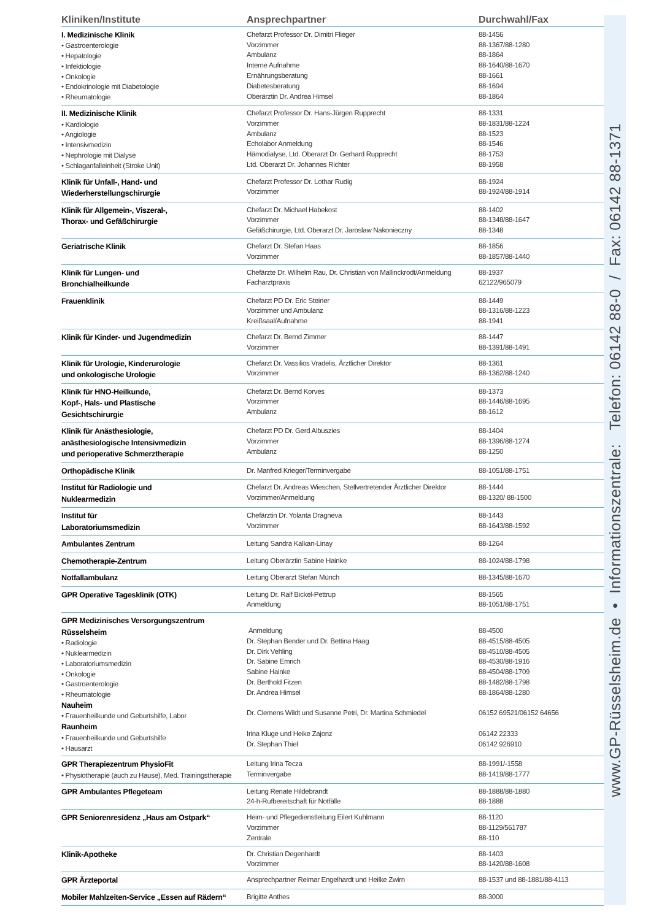| Kliniken/Institute | Ansprechpartner | Durchwahl/Fax |
| --- | --- | --- |
| I. Medizinische Klinik • Gastroenterologie • Hepatologie • Infektiologie • Onkologie • Endokrinologie mit Diabetologie • Rheumatologie | Chefarzt Professor Dr. Dimitri Flieger Vorzimmer Ambulanz Interne Aufnahme Ernährungsberatung Diabetesberatung Oberärztin Dr. Andrea Himsel | 88-1456 88-1367/88-1280 88-1864 88-1640/88-1670 88-1661 88-1694 88-1864 |
| II. Medizinische Klinik • Kardiologie • Angiologie • Intensivmedizin • Nephrologie mit Dialyse • Schlaganfalleinheit (Stroke Unit) | Chefarzt Professor Dr. Hans-Jürgen Rupprecht Vorzimmer Ambulanz Echolabor Anmeldung Hämodialyse, Ltd. Oberarzt Dr. Gerhard Rupprecht Ltd. Oberarzt Dr. Johannes Richter | 88-1331 88-1831/88-1224 88-1523 88-1546 88-1753 88-1958 |
| Klinik für Unfall-, Hand- und Wiederherstellungschirurgie | Chefarzt Professor Dr. Lothar Rudig Vorzimmer | 88-1924 88-1924/88-1914 |
| Klinik für Allgemein-, Viszeral-, Thorax- und Gefäßchirurgie | Chefarzt Dr. Michael Habekost Vorzimmer Gefäßchirurgie, Ltd. Oberarzt Dr. Jaroslaw Nakonieczny | 88-1402 88-1348/88-1647 88-1348 |
| Geriatrische Klinik | Chefarzt Dr. Stefan Haas Vorzimmer | 88-1856 88-1857/88-1440 |
| Klinik für Lungen- und Bronchialheilkunde | Chefärzte Dr. Wilhelm Rau, Dr. Christian von Mallinckrodt/Anmeldung Facharztpraxis | 88-1937 62122/965079 |
| Frauenklinik | Chefarzt PD Dr. Eric Steiner Vorzimmer und Ambulanz Kreißsaal/Aufnahme | 88-1449 88-1316/88-1223 88-1941 |
| Klinik für Kinder- und Jugendmedizin | Chefarzt Dr. Bernd Zimmer Vorzimmer | 88-1447 88-1391/88-1491 |
| Klinik für Urologie, Kinderurologie und onkologische Urologie | Chefarzt Dr. Vassilios Vradelis, Ärztlicher Direktor Vorzimmer | 88-1361 88-1362/88-1240 |
| Klinik für HNO-Heilkunde, Kopf-, Hals- und Plastische Gesichtschirurgie | Chefarzt Dr. Bernd Korves Vorzimmer Ambulanz | 88-1373 88-1446/88-1695 88-1612 |
| Klinik für Anästhesiologie, anästhesiologische Intensivmedizin und perioperative Schmerztherapie | Chefarzt PD Dr. Gerd Albuszies Vorzimmer Ambulanz | 88-1404 88-1396/88-1274 88-1250 |
| Orthopädische Klinik | Dr. Manfred Krieger/Terminvergabe | 88-1051/88-1751 |
| Institut für Radiologie und Nuklearmedizin | Chefarzt Dr. Andreas Wieschen, Stellvertretender Ärztlicher Direktor Vorzimmer/Anmeldung | 88-1444 88-1320/ 88-1500 |
| Institut für Laboratoriumsmedizin | Chefärztin Dr. Yolanta Dragneva Vorzimmer | 88-1443 88-1643/88-1592 |
| Ambulantes Zentrum | Leitung Sandra Kalkan-Linay | 88-1264 |
| Chemotherapie-Zentrum | Leitung Oberärztin Sabine Hainke | 88-1024/88-1798 |
| Notfallambulanz | Leitung Oberarzt Stefan Münch | 88-1345/88-1670 |
| GPR Operative Tagesklinik (OTK) | Leitung Dr. Ralf Bickel-Pettrup Anmeldung | 88-1565 88-1051/88-1751 |
| GPR Medizinisches Versorgungszentrum Rüsselsheim • Radiologie • Nuklearmedizin • Laboratoriumsmedizin • Onkologie • Gastroenterologie • Rheumatologie Nauheim • Frauenheilkunde und Geburtshilfe, Labor Raunheim • Frauenheilkunde und Geburtshilfe • Hausarzt | Anmeldung Dr. Stephan Bender und Dr. Bettina Haag Dr. Dirk Vehling Dr. Sabine Emrich Sabine Hainke Dr. Berthold Fitzen Dr. Andrea Himsel Dr. Clemens Wildt und Susanne Petri, Dr. Martina Schmiedel Irina Kluge und Heike Zajonz Dr. Stephan Thiel | 88-4500 88-4515/88-4505 88-4510/88-4505 88-4530/88-1916 88-4504/88-1709 88-1482/88-1798 88-1864/88-1280 06152 69521/06152 64656 06142 22333 06142 926910 |
| GPR Therapiezentrum PhysioFit • Physiotherapie (auch zu Hause), Med. Trainingstherapie | Leitung Irina Tecza Terminvergabe | 88-1991/-1558 88-1419/88-1777 |
| GPR Ambulantes Pflegeteam | Leitung Renate Hildebrandt 24-h-Rufbereitschaft für Notfälle | 88-1888/88-1880 88-1888 |
| GPR Seniorenresidenz „Haus am Ostpark“ | Heim- und Pflegedienstleitung Eilert Kuhlmann Vorzimmer Zentrale | 88-1120 88-1129/561787 88-110 |
| Klinik-Apotheke | Dr. Christian Degenhardt Vorzimmer | 88-1403 88-1420/88-1608 |
| GPR Ärzteportal | Ansprechpartner Reimar Engelhardt und Heilke Zwirn | 88-1537 und 88-1881/88-4113 |
| Mobiler Mahlzeiten-Service „Essen auf Rädern“ | Brigitte Anthes | 88-3000 |
www.GP-Rüsselsheim.de • Informationszentrale: Telefon: 06142 88-0 / Fax: 06142 88-1371